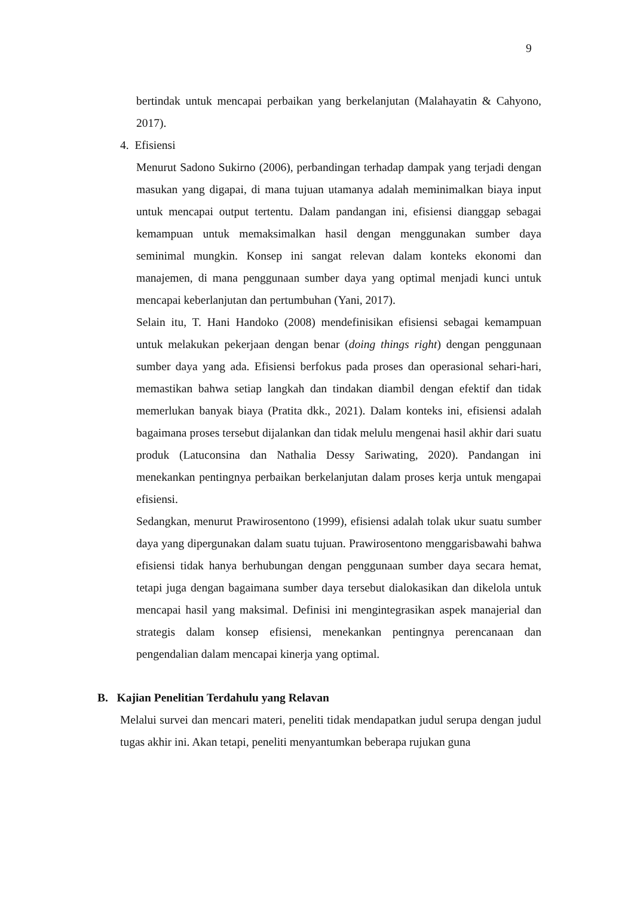9
bertindak untuk mencapai perbaikan yang berkelanjutan (Malahayatin & Cahyono, 2017).
4. Efisiensi
Menurut Sadono Sukirno (2006), perbandingan terhadap dampak yang terjadi dengan masukan yang digapai, di mana tujuan utamanya adalah meminimalkan biaya input untuk mencapai output tertentu. Dalam pandangan ini, efisiensi dianggap sebagai kemampuan untuk memaksimalkan hasil dengan menggunakan sumber daya seminimal mungkin. Konsep ini sangat relevan dalam konteks ekonomi dan manajemen, di mana penggunaan sumber daya yang optimal menjadi kunci untuk mencapai keberlanjutan dan pertumbuhan (Yani, 2017).
Selain itu, T. Hani Handoko (2008) mendefinisikan efisiensi sebagai kemampuan untuk melakukan pekerjaan dengan benar (doing things right) dengan penggunaan sumber daya yang ada. Efisiensi berfokus pada proses dan operasional sehari-hari, memastikan bahwa setiap langkah dan tindakan diambil dengan efektif dan tidak memerlukan banyak biaya (Pratita dkk., 2021). Dalam konteks ini, efisiensi adalah bagaimana proses tersebut dijalankan dan tidak melulu mengenai hasil akhir dari suatu produk (Latuconsina dan Nathalia Dessy Sariwating, 2020). Pandangan ini menekankan pentingnya perbaikan berkelanjutan dalam proses kerja untuk mengapai efisiensi.
Sedangkan, menurut Prawirosentono (1999), efisiensi adalah tolak ukur suatu sumber daya yang dipergunakan dalam suatu tujuan. Prawirosentono menggarisbawahi bahwa efisiensi tidak hanya berhubungan dengan penggunaan sumber daya secara hemat, tetapi juga dengan bagaimana sumber daya tersebut dialokasikan dan dikelola untuk mencapai hasil yang maksimal. Definisi ini mengintegrasikan aspek manajerial dan strategis dalam konsep efisiensi, menekankan pentingnya perencanaan dan pengendalian dalam mencapai kinerja yang optimal.
B. Kajian Penelitian Terdahulu yang Relavan
Melalui survei dan mencari materi, peneliti tidak mendapatkan judul serupa dengan judul tugas akhir ini. Akan tetapi, peneliti menyantumkan beberapa rujukan guna